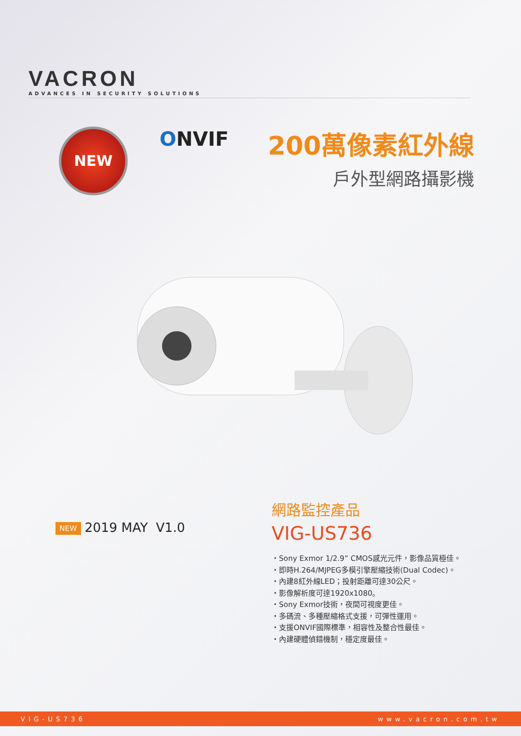VACRON
ADVANCES IN SECURITY SOLUTIONS
NEW ONVIF
200萬像素紅外線
戶外型網路攝影機
NEW 2019 MAY V1.0
網路監控產品
VIG-US736
・Sony Exmor 1/2.9” CMOS感光元件，影像品質極佳。
・即時H.264/MJPEG多模引擎壓縮技術(Dual Codec)。
・內建8紅外線LED；投射距離可達30公尺。
・影像解析度可達1920x1080。
・Sony Exmor技術，夜間可視度更佳。
・多碼流、多種壓縮格式支援，可彈性運用。
・支援ONVIF國際標準，相容性及整合性最佳。
・內建硬體偵錯機制，穩定度最佳。
VIG-US736 www.vacron.com.tw